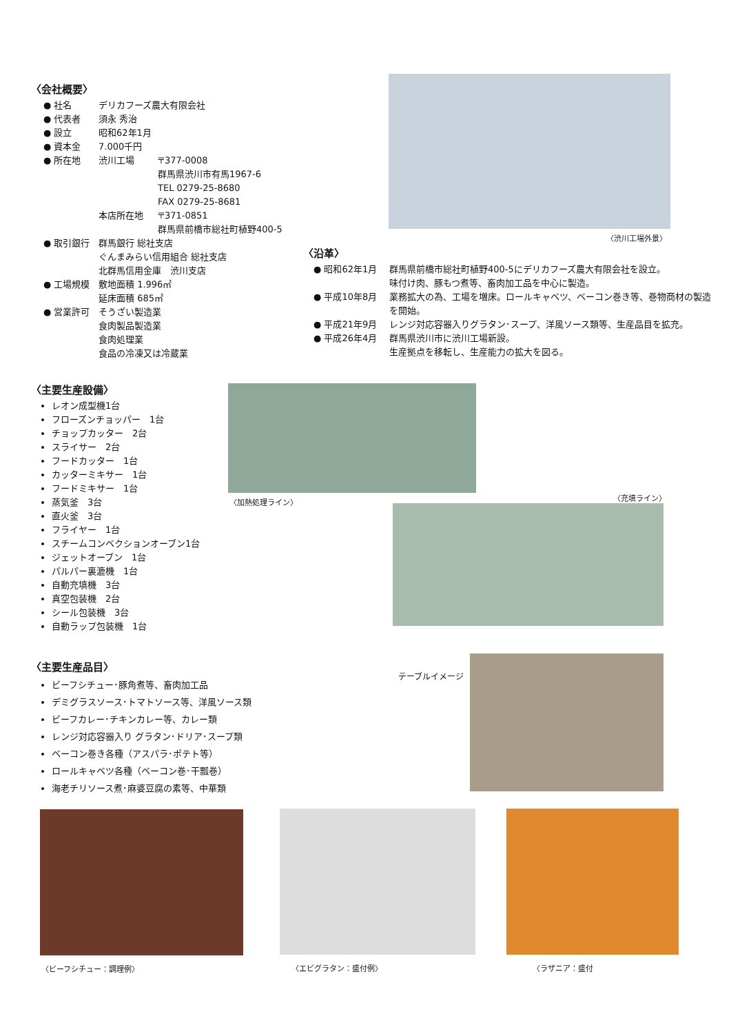〈会社概要〉
● 社名 デリカフーズ農大有限会社
● 代表者 須永 秀治
● 設立 昭和62年1月
● 資本金 7.000千円
● 所在地 渋川工場 〒377-0008
群馬県渋川市有馬1967-6
TEL 0279-25-8680
FAX 0279-25-8681
本店所在地 〒371-0851
群馬県前橋市総社町植野400-5
● 取引銀行 群馬銀行 総社支店
ぐんまみらい信用組合 総社支店
北群馬信用金庫　渋川支店
● 工場規模 敷地面積 1.996㎡
延床面積 685㎡
● 営業許可 そうざい製造業
食肉製品製造業
食肉処理業
食品の冷凍又は冷蔵業
〈渋川工場外景〉
〈沿革〉
● 昭和62年1月 群馬県前橋市総社町植野400-5にデリカフーズ農大有限会社を設立。
味付け肉、豚もつ煮等、畜肉加工品を中心に製造。
● 平成10年8月 業務拡大の為、工場を増床。ロールキャベツ、ベーコン巻き等、巻物商材の製造を開始。
● 平成21年9月 レンジ対応容器入りグラタン･スープ、洋風ソース類等、生産品目を拡充。
● 平成26年4月 群馬県渋川市に渋川工場新設。
生産拠点を移転し、生産能力の拡大を図る。
〈主要生産設備〉
レオン成型機1台
フローズンチョッパー　1台
チョップカッター　2台
スライサー　2台
フードカッター　1台
カッターミキサー　1台
フードミキサー　1台
蒸気釜　3台
直火釜　3台
フライヤー　1台
スチームコンベクションオーブン1台
ジェットオーブン　1台
パルパー裏漉機　1台
自動充填機　3台
真空包装機　2台
シール包装機　3台
自動ラップ包装機　1台
〈加熱処理ライン〉 〈充填ライン〉
〈主要生産品目〉
ビーフシチュー･豚角煮等、畜肉加工品
デミグラスソース･トマトソース等、洋風ソース類
ビーフカレー･チキンカレー等、カレー類
レンジ対応容器入り グラタン･ドリア･スープ類
ベーコン巻き各種（アスパラ･ポテト等）
ロールキャベツ各種（ベーコン巻･干瓢巻）
海老チリソース煮･麻婆豆腐の素等、中華類
テーブルイメージ
〈ビーフシチュー：調理例〉 〈エビグラタン：盛付例〉 〈ラザニア：盛付